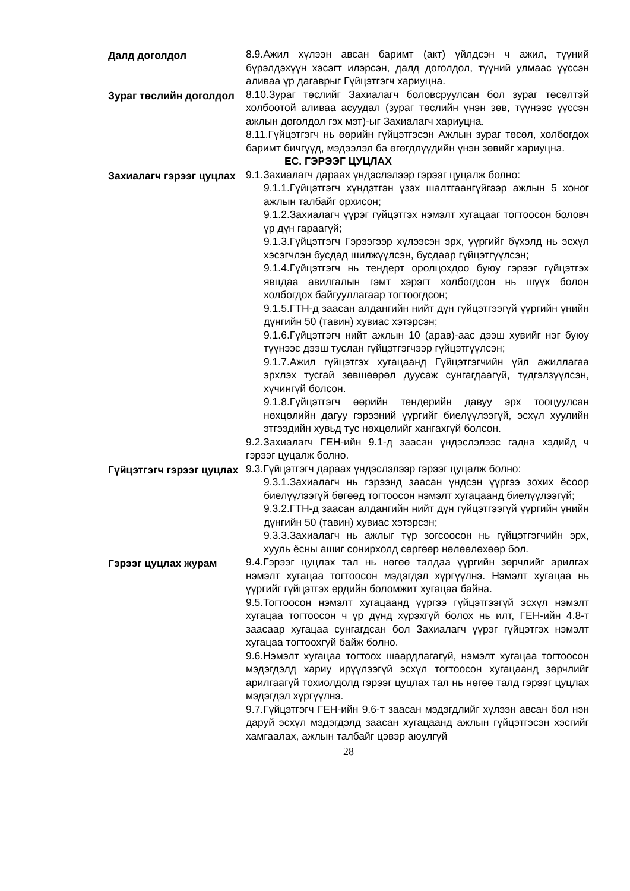Далд доголдол 8.9.Ажил хүлээн авсан баримт (акт) үйлдсэн ч ажил, түүний бүрэлдэхүүн хэсэгт илэрсэн, далд доголдол, түүний улмаас үүссэн аливаа үр дагаврыг Гүйцэтгэгч хариуцна.
Зураг төслийн доголдол 8.10.Зураг төслийг Захиалагч боловсруулсан бол зураг төсөлтэй холбоотой аливаа асуудал (зураг төслийн үнэн зөв, түүнээс үүссэн ажлын доголдол гэх мэт)-ыг Захиалагч хариуцна.
8.11.Гүйцэтгэгч нь өөрийн гүйцэтгэсэн Ажлын зураг төсөл, холбогдох баримт бичгүүд, мэдээлэл ба өгөгдлүүдийн үнэн зөвийг хариуцна.
ЕС. ГЭРЭЭГ ЦУЦЛАХ
Захиалагч гэрээг цуцлах
9.1.Захиалагч дараах үндэслэлээр гэрээг цуцалж болно:
9.1.1.Гүйцэтгэгч хүндэтгэн үзэх шалтгаангүйгээр ажлын 5 хоног ажлын талбайг орхисон;
9.1.2.Захиалагч үүрэг гүйцэтгэх нэмэлт хугацааг тогтоосон боловч үр дүн гараагүй;
9.1.3.Гүйцэтгэгч Гэрээгээр хүлээсэн эрх, үүргийг бүхэлд нь эсхүл хэсэгчлэн бусдад шилжүүлсэн, бусдаар гүйцэтгүүлсэн;
9.1.4.Гүйцэтгэгч нь тендерт оролцохдоо буюу гэрээг гүйцэтгэх явцдаа авилгалын гэмт хэрэгт холбогдсон нь шүүх болон холбогдох байгууллагаар тогтоогдсон;
9.1.5.ГТН-д заасан алдангийн нийт дүн гүйцэтгээгүй үүргийн үнийн дүнгийн 50 (тавин) хувиас хэтэрсэн;
9.1.6.Гүйцэтгэгч нийт ажлын 10 (арав)-аас дээш хувийг нэг буюу түүнээс дээш туслан гүйцэтгэгчээр гүйцэтгүүлсэн;
9.1.7.Ажил гүйцэтгэх хугацаанд Гүйцэтгэгчийн үйл ажиллагаа эрхлэх тусгай зөвшөөрөл дуусаж сунгагдаагүй, түдгэлзүүлсэн, хүчингүй болсон.
9.1.8.Гүйцэтгэгч өөрийн тендерийн давуу эрх тооцуулсан нөхцөлийн дагуу гэрээний үүргийг биелүүлээгүй, эсхүл хуулийн этгээдийн хувьд тус нөхцөлийг хангахгүй болсон.
9.2.Захиалагч ГЕН-ийн 9.1-д заасан үндэслэлээс гадна хэдийд ч гэрээг цуцалж болно.
Гүйцэтгэгч гэрээг цуцлах
9.3.Гүйцэтгэгч дараах үндэслэлээр гэрээг цуцалж болно:
9.3.1.Захиалагч нь гэрээнд заасан үндсэн үүргээ зохих ёсоор биелүүлээгүй бөгөөд тогтоосон нэмэлт хугацаанд биелүүлээгүй;
9.3.2.ГТН-д заасан алдангийн нийт дүн гүйцэтгээгүй үүргийн үнийн дүнгийн 50 (тавин) хувиас хэтэрсэн;
9.3.3.Захиалагч нь ажлыг түр зогсоосон нь гүйцэтгэгчийн эрх, хууль ёсны ашиг сонирхолд сөргөөр нөлөөлөхөөр бол.
Гэрээг цуцлах журам 9.4.Гэрээг цуцлах тал нь нөгөө талдаа үүргийн зөрчлийг арилгах нэмэлт хугацаа тогтоосон мэдэгдэл хүргүүлнэ. Нэмэлт хугацаа нь үүргийг гүйцэтгэх ердийн боломжит хугацаа байна.
9.5.Тогтоосон нэмэлт хугацаанд үүргээ гүйцэтгээгүй эсхүл нэмэлт хугацаа тогтоосон ч үр дүнд хүрэхгүй болох нь илт, ГЕН-ийн 4.8-т заасаар хугацаа сунгагдсан бол Захиалагч үүрэг гүйцэтгэх нэмэлт хугацаа тогтоохгүй байж болно.
9.6.Нэмэлт хугацаа тогтоох шаардлагагүй, нэмэлт хугацаа тогтоосон мэдэгдэлд хариу ирүүлээгүй эсхүл тогтоосон хугацаанд зөрчлийг арилгаагүй тохиолдолд гэрээг цуцлах тал нь нөгөө талд гэрээг цуцлах мэдэгдэл хүргүүлнэ.
9.7.Гүйцэтгэгч ГЕН-ийн 9.6-т заасан мэдэгдлийг хүлээн авсан бол нэн даруй эсхүл мэдэгдэлд заасан хугацаанд ажлын гүйцэтгэсэн хэсгийг хамгаалах, ажлын талбайг цэвэр аюулгүй
28